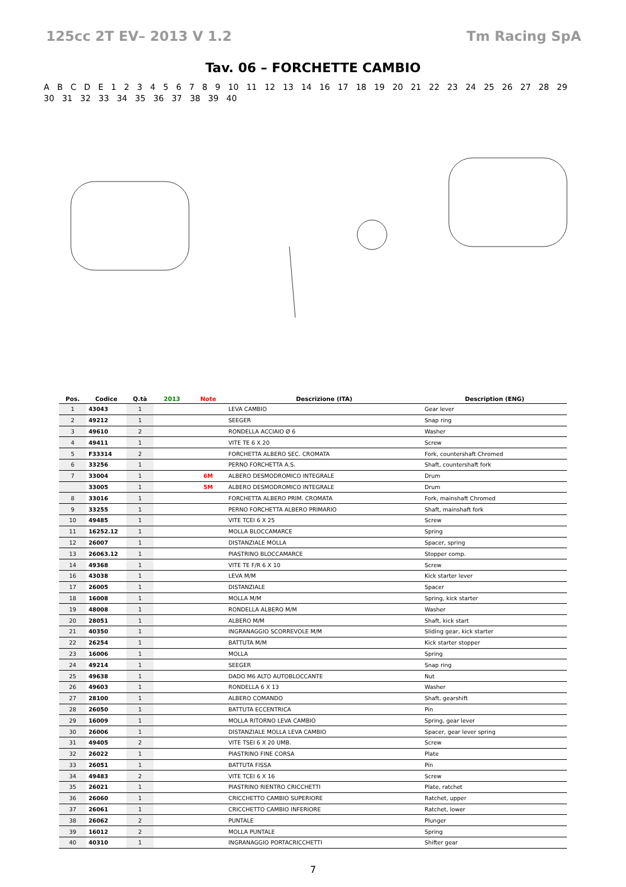125cc 2T EV– 2013 V 1.2 Tm Racing SpA
Tav. 06 – FORCHETTE CAMBIO
A B C D E 1 2 3 4 5 6 7 8 9 10 11 12 13 14 16 17 18 19 20 21 22 23 24 25 26 27 28 29 30 31 32 33 34 35 36 37 38 39 40
| Pos. | Codice | Q.tà | 2013 | Note | Descrizione (ITA) | Description (ENG) |
| --- | --- | --- | --- | --- | --- | --- |
| 1 | 43043 | 1 | | | LEVA CAMBIO | Gear lever |
| 2 | 49212 | 1 | | | SEEGER | Snap ring |
| 3 | 49610 | 2 | | | RONDELLA ACCIAIO Ø 6 | Washer |
| 4 | 49411 | 1 | | | VITE TE 6 X 20 | Screw |
| 5 | F33314 | 2 | | | FORCHETTA ALBERO SEC. CROMATA | Fork, countershaft Chromed |
| 6 | 33256 | 1 | | | PERNO FORCHETTA A.S. | Shaft, countershaft fork |
| 7 | 33004 | 1 | | 6M | ALBERO DESMODROMICO INTEGRALE | Drum |
| | 33005 | 1 | | 5M | ALBERO DESMODROMICO INTEGRALE | Drum |
| 8 | 33016 | 1 | | | FORCHETTA ALBERO PRIM. CROMATA | Fork, mainshaft Chromed |
| 9 | 33255 | 1 | | | PERNO FORCHETTA ALBERO PRIMARIO | Shaft, mainshaft fork |
| 10 | 49485 | 1 | | | VITE TCEI 6 X 25 | Screw |
| 11 | 16252.12 | 1 | | | MOLLA BLOCCAMARCE | Spring |
| 12 | 26007 | 1 | | | DISTANZIALE MOLLA | Spacer, spring |
| 13 | 26063.12 | 1 | | | PIASTRINO BLOCCAMARCE | Stopper comp. |
| 14 | 49368 | 1 | | | VITE TE F/R 6 X 10 | Screw |
| 16 | 43038 | 1 | | | LEVA M/M | Kick starter lever |
| 17 | 26005 | 1 | | | DISTANZIALE | Spacer |
| 18 | 16008 | 1 | | | MOLLA M/M | Spring, kick starter |
| 19 | 48008 | 1 | | | RONDELLA ALBERO M/M | Washer |
| 20 | 28051 | 1 | | | ALBERO M/M | Shaft, kick start |
| 21 | 40350 | 1 | | | INGRANAGGIO SCORREVOLE M/M | Sliding gear, kick starter |
| 22 | 26254 | 1 | | | BATTUTA M/M | Kick starter stopper |
| 23 | 16006 | 1 | | | MOLLA | Spring |
| 24 | 49214 | 1 | | | SEEGER | Snap ring |
| 25 | 49638 | 1 | | | DADO M6 ALTO AUTOBLOCCANTE | Nut |
| 26 | 49603 | 1 | | | RONDELLA 6 X 13 | Washer |
| 27 | 28100 | 1 | | | ALBERO COMANDO | Shaft, gearshift |
| 28 | 26050 | 1 | | | BATTUTA ECCENTRICA | Pin |
| 29 | 16009 | 1 | | | MOLLA RITORNO LEVA CAMBIO | Spring, gear lever |
| 30 | 26006 | 1 | | | DISTANZIALE MOLLA LEVA CAMBIO | Spacer, gear lever spring |
| 31 | 49405 | 2 | | | VITE TSEI 6 X 20 UMB. | Screw |
| 32 | 26022 | 1 | | | PIASTRINO FINE CORSA | Plate |
| 33 | 26051 | 1 | | | BATTUTA FISSA | Pin |
| 34 | 49483 | 2 | | | VITE TCEI 6 X 16 | Screw |
| 35 | 26021 | 1 | | | PIASTRINO RIENTRO CRICCHETTI | Plate, ratchet |
| 36 | 26060 | 1 | | | CRICCHETTO CAMBIO SUPERIORE | Ratchet, upper |
| 37 | 26061 | 1 | | | CRICCHETTO CAMBIO INFERIORE | Ratchet, lower |
| 38 | 26062 | 2 | | | PUNTALE | Plunger |
| 39 | 16012 | 2 | | | MOLLA PUNTALE | Spring |
| 40 | 40310 | 1 | | | INGRANAGGIO PORTACRICCHETTI | Shifter gear |
7